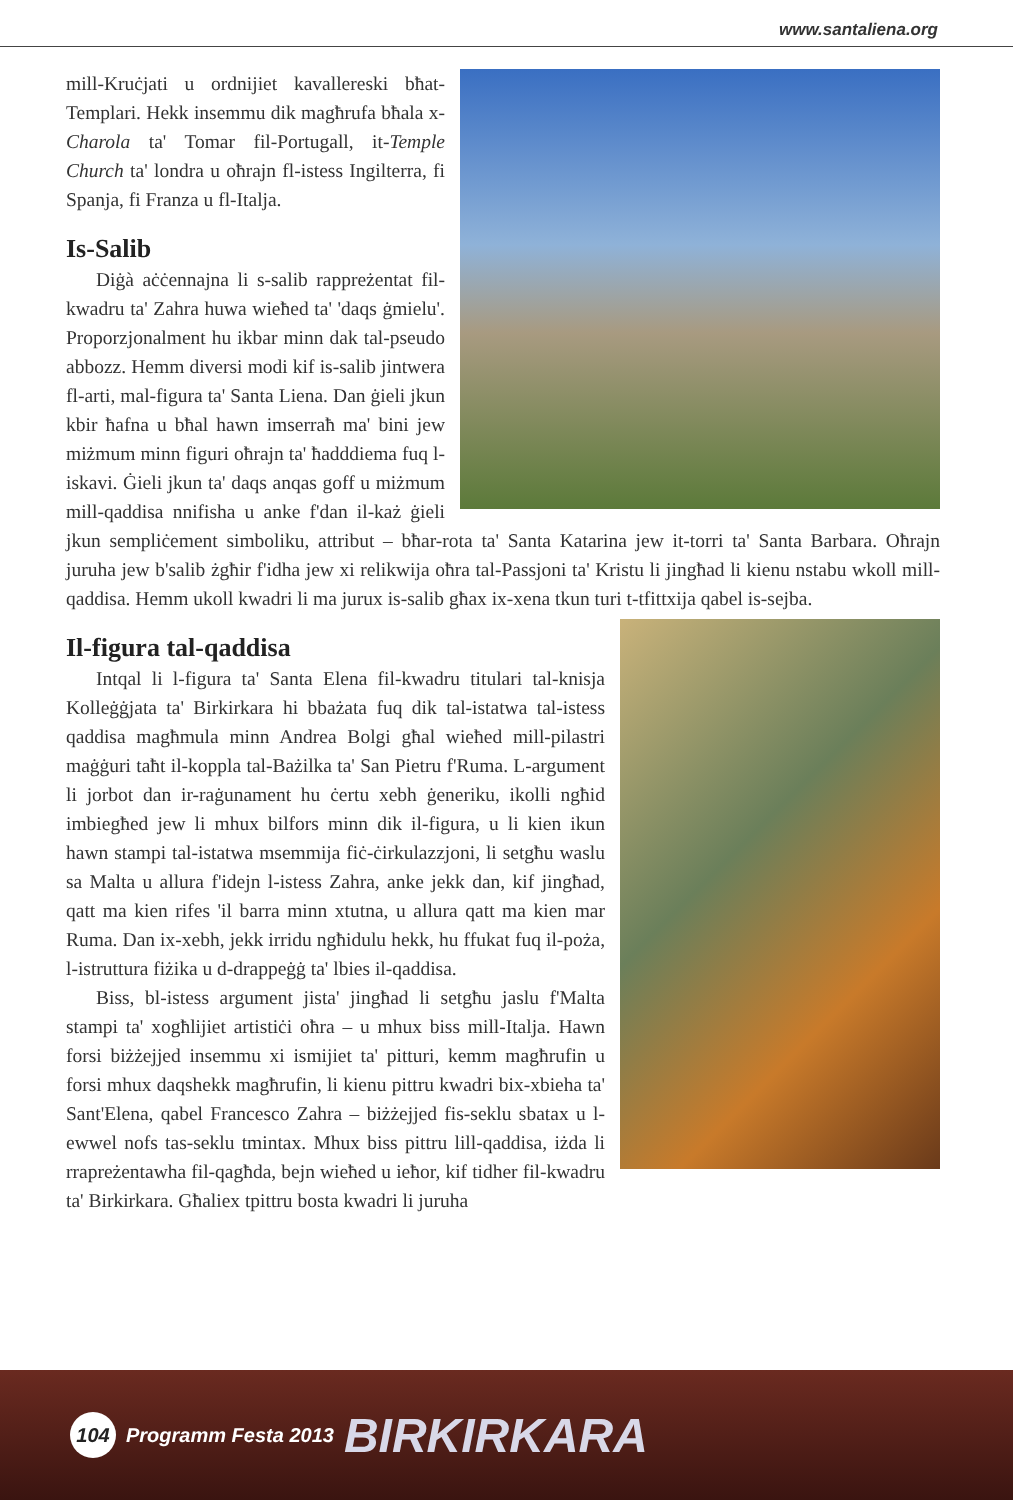www.santaliena.org
mill-Kruċjati u ordnijiet kavallereski bħat-Templari. Hekk insemmu dik magħrufa bħala x-Charola ta' Tomar fil-Portugall, it-Temple Church ta' londra u oħrajn fl-istess Ingilterra, fi Spanja, fi Franza u fl-Italja.
Is-Salib
Diġà aċċennajna li s-salib rappreżentat fil-kwadru ta' Zahra huwa wieħed ta' 'daqs ġmielu'. Proporzjonalment hu ikbar minn dak tal-pseudo abbozz. Hemm diversi modi kif is-salib jintwera fl-arti, mal-figura ta' Santa Liena. Dan ġieli jkun kbir ħafna u bħal hawn imserraħ ma' bini jew miżmum minn figuri oħrajn ta' ħadddiema fuq l-iskavi. Ġieli jkun ta' daqs anqas goff u miżmum mill-qaddisa nnifisha u anke f'dan il-każ ġieli jkun sempliċement simboliku, attribut – bħar-rota ta' Santa Katarina jew it-torri ta' Santa Barbara. Oħrajn juruha jew b'salib żgħir f'idha jew xi relikwija oħra tal-Passjoni ta' Kristu li jingħad li kienu nstabu wkoll mill-qaddisa. Hemm ukoll kwadri li ma jurux is-salib għax ix-xena tkun turi t-tfittxija qabel is-sejba.
Il-figura tal-qaddisa
Intqal li l-figura ta' Santa Elena fil-kwadru titulari tal-knisja Kolleġġjata ta' Birkirkara hi bbażata fuq dik tal-istatwa tal-istess qaddisa magħmula minn Andrea Bolgi għal wieħed mill-pilastri maġġuri taħt il-koppla tal-Bażilka ta' San Pietru f'Ruma. L-argument li jorbot dan ir-raġunament hu ċertu xebh ġeneriku, ikolli ngħid imbiegħed jew li mhux bilfors minn dik il-figura, u li kien ikun hawn stampi tal-istatwa msemmija fiċ-ċirkulazzjoni, li setgħu waslu sa Malta u allura f'idejn l-istess Zahra, anke jekk dan, kif jingħad, qatt ma kien rifes 'il barra minn xtutna, u allura qatt ma kien mar Ruma. Dan ix-xebh, jekk irridu ngħidulu hekk, hu ffukat fuq il-poża, l-istruttura fiżika u d-drappeġġ ta' lbies il-qaddisa.
Biss, bl-istess argument jista' jingħad li setgħu jaslu f'Malta stampi ta' xogħlijiet artistiċi oħra – u mhux biss mill-Italja. Hawn forsi biżżejjed insemmu xi ismijiet ta' pitturi, kemm magħrufin u forsi mhux daqshekk magħrufin, li kienu pittru kwadri bix-xbieha ta' Sant'Elena, qabel Francesco Zahra – biżżejjed fis-seklu sbatax u l-ewwel nofs tas-seklu tmintax. Mhux biss pittru lill-qaddisa, iżda li rrapreżentawha fil-qagħda, bejn wieħed u ieħor, kif tidher fil-kwadru ta' Birkirkara. Għaliex tpittru bosta kwadri li juruha
104 Programm Festa 2013 BIRKIRKARA